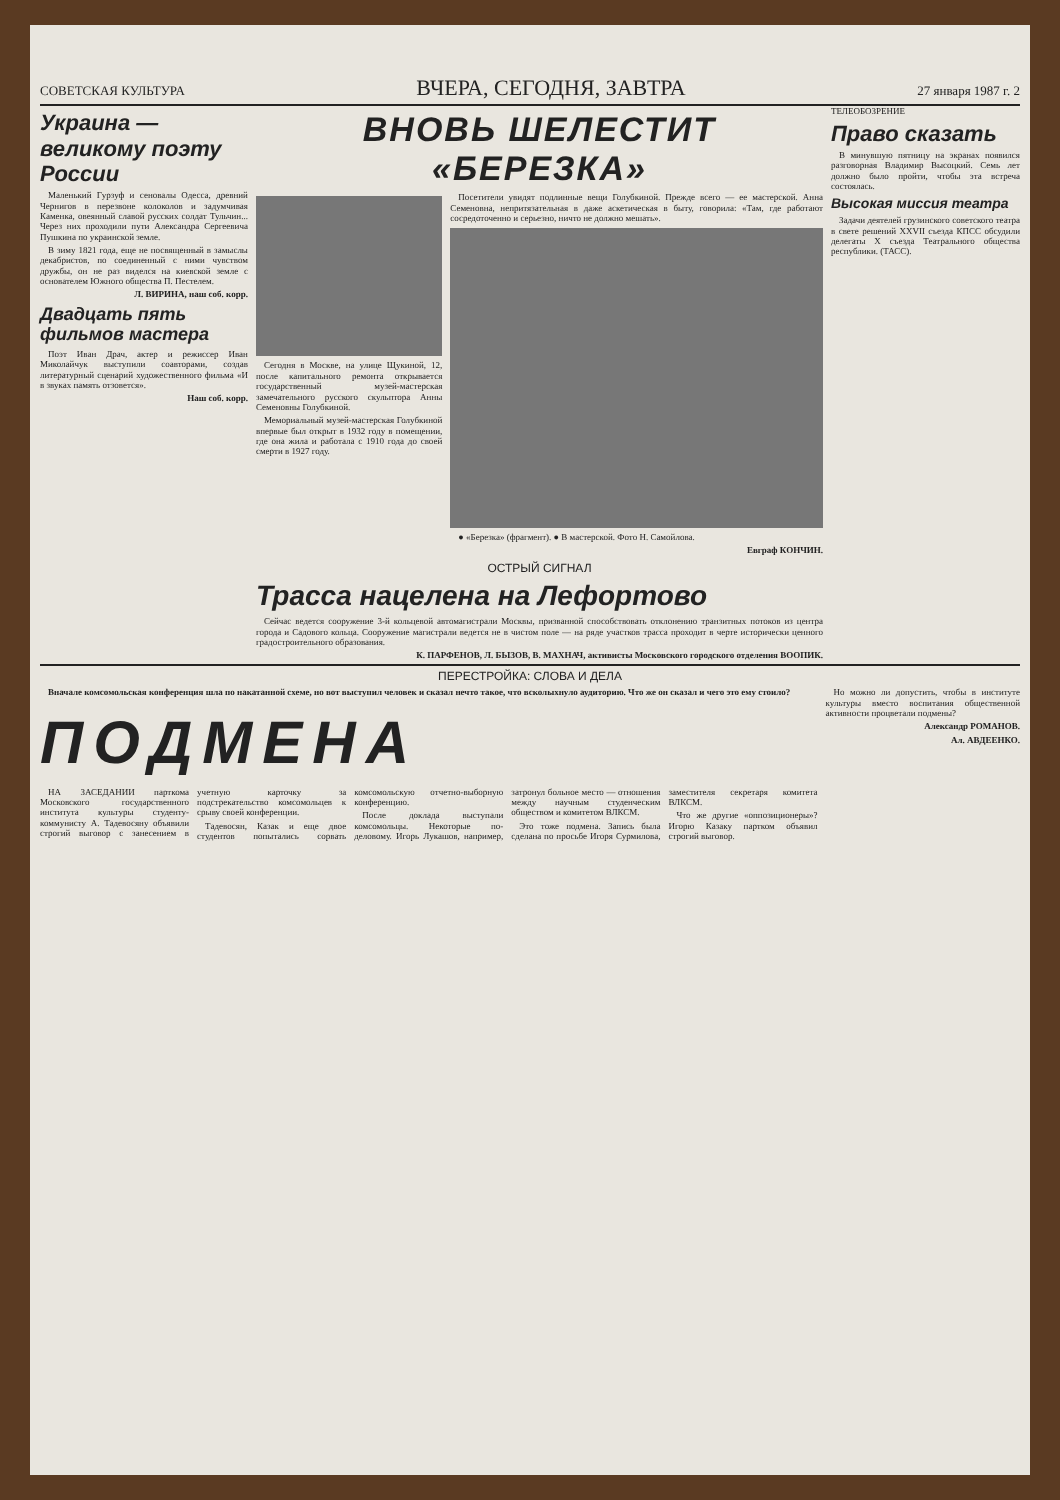СОВЕТСКАЯ КУЛЬТУРА ВЧЕРА, СЕГОДНЯ, ЗАВТРА 27 января 1987 г. 2
Украина — великому поэту России
Маленький Гурзуф и сеновалы Одесса, древний Чернигов в перезвоне колоколов и задумчивая Каменка, овеянный славой русских солдат Тульчин... Через них проходили пути Александра Сергеевича Пушкина по украинской земле.
В зиму 1821 года, еще не посвященный в замыслы декабристов, по соединенный с ними чувством дружбы, он не раз виделся на киевской земле с основателем Южного общества П. Пестелем.
Л. ВИРИНА, наш соб. корр.
Двадцать пять фильмов мастера
Поэт Иван Драч, актер и режиссер Иван Миколайчук выступили соавторами, создав литературный сценарий художественного фильма «И в звуках память отзовется».
Наш соб. корр.
ВНОВЬ ШЕЛЕСТИТ «БЕРЕЗКА»
Сегодня в Москве, на улице Щукиной, 12, после капитального ремонта открывается государственный музей-мастерская замечательного русского скульптора Анны Семеновны Голубкиной.
Мемориальный музей-мастерская Голубкиной впервые был открыт в 1932 году в помещении, где она жила и работала с 1910 года до своей смерти в 1927 году.
Посетители увидят подлинные вещи Голубкиной. Прежде всего — ее мастерской. Анна Семеновна, непритязательная в даже аскетическая в быту, говорила: «Там, где работают сосредоточенно и серьезно, ничто не должно мешать».
● «Березка» (фрагмент). ● В мастерской. Фото Н. Самойлова.
Евграф КОНЧИН.
ОСТРЫЙ СИГНАЛ
Трасса нацелена на Лефортово
Сейчас ведется сооружение 3-й кольцевой автомагистрали Москвы, призванной способствовать отклонению транзитных потоков из центра города и Садового кольца. Сооружение магистрали ведется не в чистом поле — на ряде участков трасса проходит в черте исторически ценного градостроительного образования.
К. ПАРФЕНОВ, Л. БЫЗОВ, В. МАХНАЧ, активисты Московского городского отделения ВООПИК.
ТЕЛЕОБОЗРЕНИЕ
Право сказать
В минувшую пятницу на экранах появился разговорная Владимир Высоцкий. Семь лет должно было пройти, чтобы эта встреча состоялась.
Высокая миссия театра
Задачи деятелей грузинского советского театра в свете решений XXVII съезда КПСС обсудили делегаты X съезда Театрального общества республики. (ТАСС).
ПЕРЕСТРОЙКА: СЛОВА И ДЕЛА
Вначале комсомольская конференция шла по накатанной схеме, но вот выступил человек и сказал нечто такое, что всколыхнуло аудиторию. Что же он сказал и чего это ему стоило?
ПОДМЕНА
НА ЗАСЕДАНИИ парткома Московского государственного института культуры студенту-коммунисту А. Тадевосяну объявили строгий выговор с занесением в учетную карточку за подстрекательство комсомольцев к срыву своей конференции.
Тадевосян, Казак и еще двое студентов попытались сорвать комсомольскую отчетно-выборную конференцию.
После доклада выступали комсомольцы. Некоторые по-деловому. Игорь Лукашов, например, затронул больное место — отношения между научным студенческим обществом и комитетом ВЛКСМ.
Это тоже подмена. Запись была сделана по просьбе Игоря Сурмилова, заместителя секретаря комитета ВЛКСМ.
Что же другие «оппозиционеры»? Игорю Казаку партком объявил строгий выговор.
Но можно ли допустить, чтобы в институте культуры вместо воспитания общественной активности процветали подмены?
Александр РОМАНОВ.
Ал. АВДЕЕНКО.